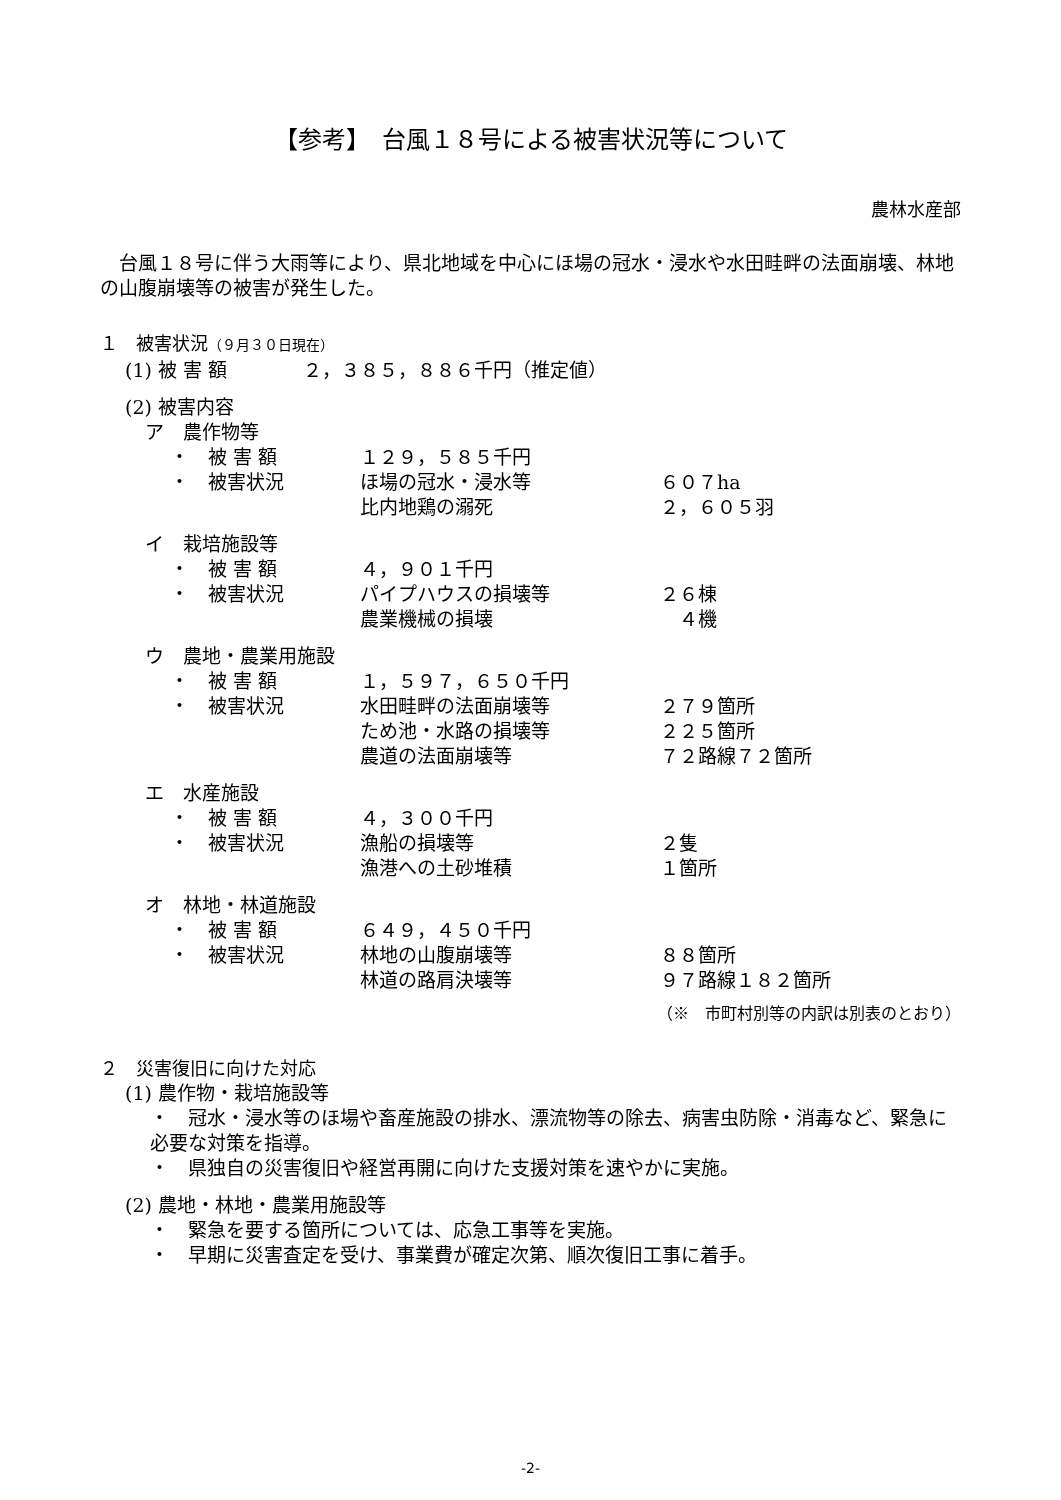【参考】　台風１８号による被害状況等について
農林水産部
　台風１８号に伴う大雨等により、県北地域を中心にほ場の冠水・浸水や水田畦畔の法面崩壊、林地の山腹崩壊等の被害が発生した。
１　被害状況（９月３０日現在）
(1) 被 害 額　　　　２，３８５，８８６千円（推定値）
(2) 被害内容
ア　農作物等
・　被 害 額 １２９，５８５千円
・　被害状況 ほ場の冠水・浸水等 ６０７ha
比内地鶏の溺死 ２，６０５羽
イ　栽培施設等
・　被 害 額 ４，９０１千円
・　被害状況 パイプハウスの損壊等 ２６棟
農業機械の損壊　４機
ウ　農地・農業用施設
・　被 害 額 １，５９７，６５０千円
・　被害状況 水田畦畔の法面崩壊等 ２７９箇所
ため池・水路の損壊等 ２２５箇所
農道の法面崩壊等 ７２路線７２箇所
エ　水産施設
・　被 害 額 ４，３００千円
・　被害状況 漁船の損壊等 ２隻
漁港への土砂堆積 １箇所
オ　林地・林道施設
・　被 害 額 ６４９，４５０千円
・　被害状況 林地の山腹崩壊等 ８８箇所
林道の路肩決壊等 ９７路線１８２箇所
（※　市町村別等の内訳は別表のとおり）
２　災害復旧に向けた対応
(1) 農作物・栽培施設等
・　冠水・浸水等のほ場や畜産施設の排水、漂流物等の除去、病害虫防除・消毒など、緊急に必要な対策を指導。
・　県独自の災害復旧や経営再開に向けた支援対策を速やかに実施。
(2) 農地・林地・農業用施設等
・　緊急を要する箇所については、応急工事等を実施。
・　早期に災害査定を受け、事業費が確定次第、順次復旧工事に着手。
-2-